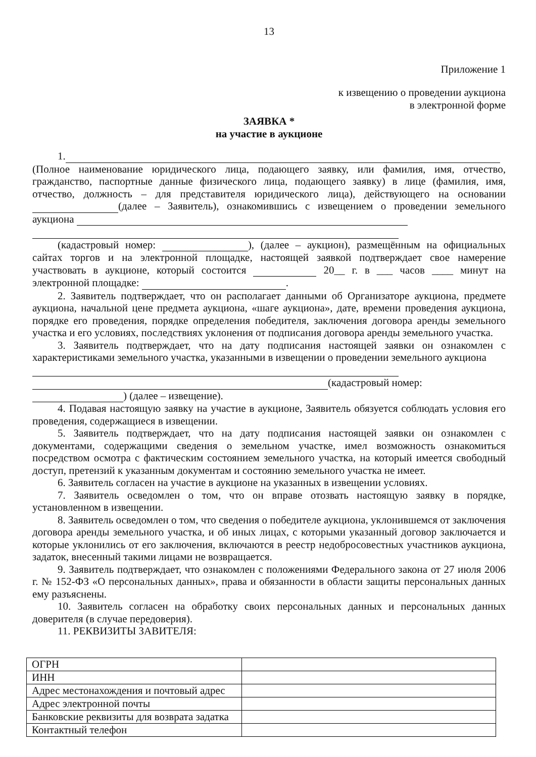13
Приложение 1
к извещению о проведении аукциона
в электронной форме
ЗАЯВКА *
на участие в аукционе
1.
(Полное наименование юридического лица, подающего заявку, или фамилия, имя, отчество, гражданство, паспортные данные физического лица, подающего заявку) в лице (фамилия, имя, отчество, должность – для представителя юридического лица), действующего на основании (далее – Заявитель), ознакомившись с извещением о проведении земельного аукциона
(кадастровый номер: ), (далее – аукцион), размещённым на официальных сайтах торгов и на электронной площадке, настоящей заявкой подтверждает свое намерение участвовать в аукционе, который состоится 20__ г. в ___ часов ____ минут на электронной площадке: .
2. Заявитель подтверждает, что он располагает данными об Организаторе аукциона, предмете аукциона, начальной цене предмета аукциона, «шаге аукциона», дате, времени проведения аукциона, порядке его проведения, порядке определения победителя, заключения договора аренды земельного участка и его условиях, последствиях уклонения от подписания договора аренды земельного участка.
3. Заявитель подтверждает, что на дату подписания настоящей заявки он ознакомлен с характеристиками земельного участка, указанными в извещении о проведении земельного аукциона
(кадастровый номер:
) (далее – извещение).
4. Подавая настоящую заявку на участие в аукционе, Заявитель обязуется соблюдать условия его проведения, содержащиеся в извещении.
5. Заявитель подтверждает, что на дату подписания настоящей заявки он ознакомлен с документами, содержащими сведения о земельном участке, имел возможность ознакомиться посредством осмотра с фактическим состоянием земельного участка, на который имеется свободный доступ, претензий к указанным документам и состоянию земельного участка не имеет.
6. Заявитель согласен на участие в аукционе на указанных в извещении условиях.
7. Заявитель осведомлен о том, что он вправе отозвать настоящую заявку в порядке, установленном в извещении.
8. Заявитель осведомлен о том, что сведения о победителе аукциона, уклонившемся от заключения договора аренды земельного участка, и об иных лицах, с которыми указанный договор заключается и которые уклонились от его заключения, включаются в реестр недобросовестных участников аукциона, задаток, внесенный такими лицами не возвращается.
9. Заявитель подтверждает, что ознакомлен с положениями Федерального закона от 27 июля 2006 г. № 152-ФЗ «О персональных данных», права и обязанности в области защиты персональных данных ему разъяснены.
10. Заявитель согласен на обработку своих персональных данных и персональных данных доверителя (в случае передоверия).
11. РЕКВИЗИТЫ ЗАВИТЕЛЯ:
| ОГРН | |
| ИНН | |
| Адрес местонахождения и почтовый адрес | |
| Адрес электронной почты | |
| Банковские реквизиты для возврата задатка | |
| Контактный телефон | |